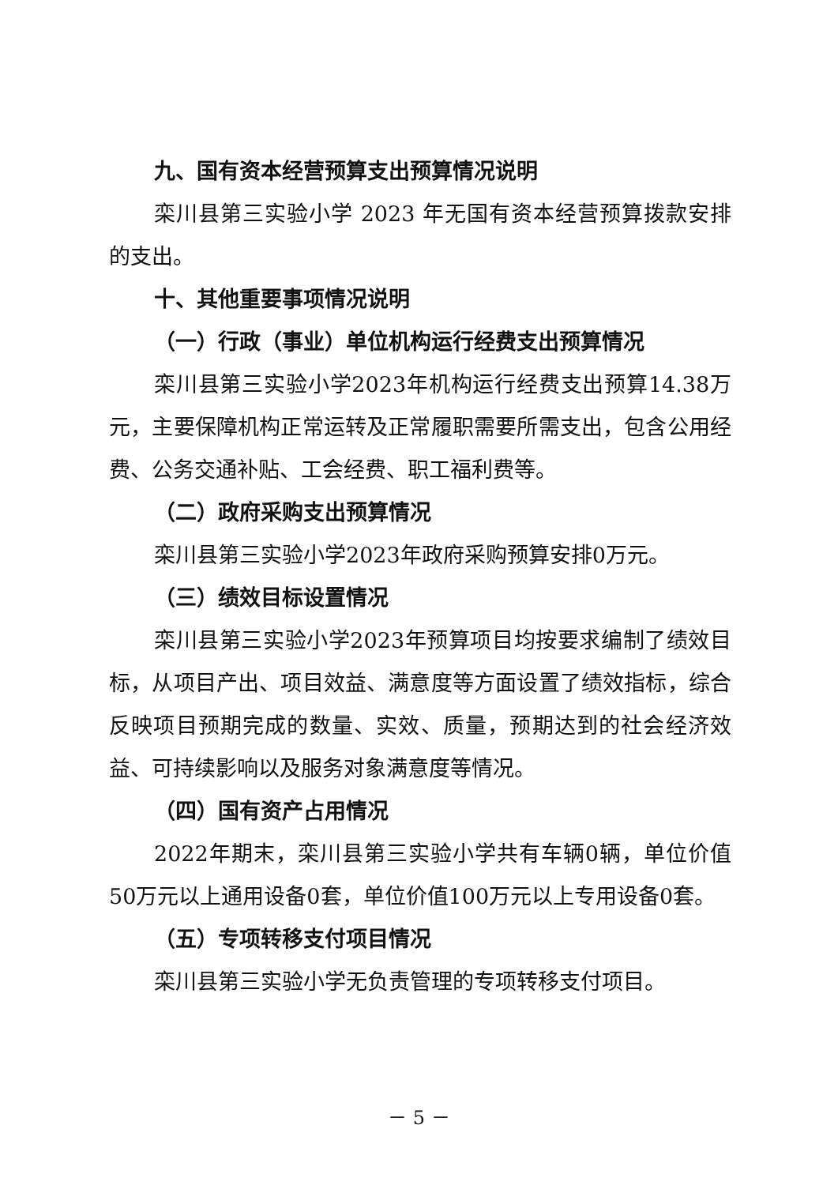九、国有资本经营预算支出预算情况说明
栾川县第三实验小学 2023 年无国有资本经营预算拨款安排的支出。
十、其他重要事项情况说明
（一）行政（事业）单位机构运行经费支出预算情况
栾川县第三实验小学2023年机构运行经费支出预算14.38万元，主要保障机构正常运转及正常履职需要所需支出，包含公用经费、公务交通补贴、工会经费、职工福利费等。
（二）政府采购支出预算情况
栾川县第三实验小学2023年政府采购预算安排0万元。
（三）绩效目标设置情况
栾川县第三实验小学2023年预算项目均按要求编制了绩效目标，从项目产出、项目效益、满意度等方面设置了绩效指标，综合反映项目预期完成的数量、实效、质量，预期达到的社会经济效益、可持续影响以及服务对象满意度等情况。
（四）国有资产占用情况
2022年期末，栾川县第三实验小学共有车辆0辆，单位价值50万元以上通用设备0套，单位价值100万元以上专用设备0套。
（五）专项转移支付项目情况
栾川县第三实验小学无负责管理的专项转移支付项目。
－ 5 －